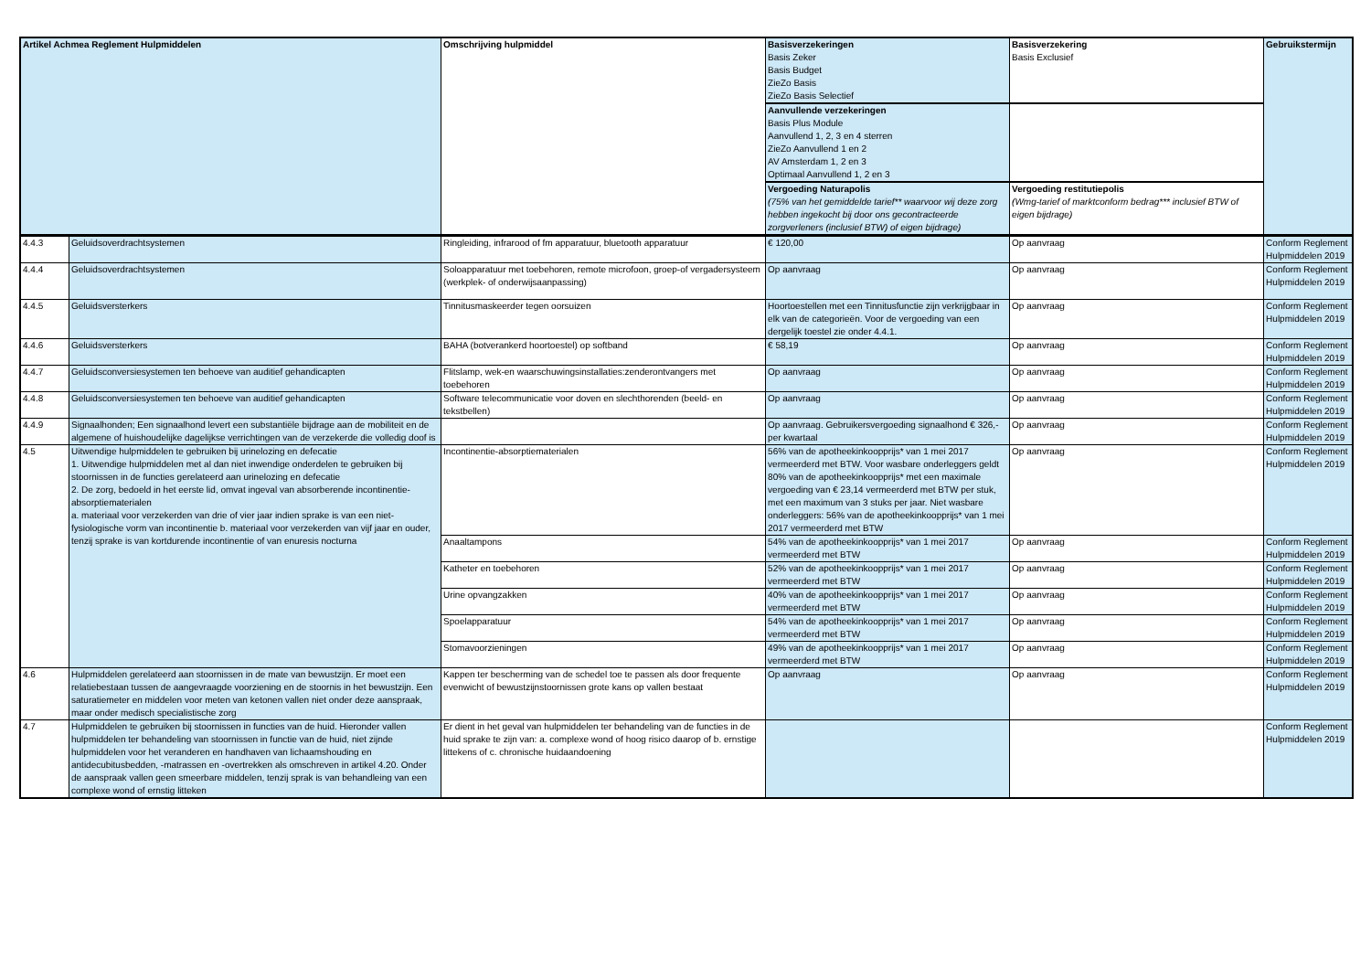| Artikel Achmea Reglement Hulpmiddelen | | Omschrijving hulpmiddel | Basisverzekeringen Basis Zeker Basis Budget ZieZo Basis ZieZo Basis Selectief | Basisverzekering Basis Exclusief | Gebruikstermijn |
| --- | --- | --- | --- | --- | --- |
| | | | Aanvullende verzekeringen Basis Plus Module Aanvullend 1, 2, 3 en 4 sterren ZieZo Aanvullend 1 en 2 AV Amsterdam 1, 2 en 3 Optimaal Aanvullend 1, 2 en 3 | | |
| | | | Vergoeding Naturapolis (75% van het gemiddelde tarief** waarvoor wij deze zorg hebben ingekocht bij door ons gecontracteerde zorgverleners (inclusief BTW) of eigen bijdrage) | Vergoeding restitutiepolis (Wmg-tarief of marktconform bedrag*** inclusief BTW of eigen bijdrage) | |
| 4.4.3 | Geluidsoverdrachtsystemen | Ringleiding, infrarood of fm apparatuur, bluetooth apparatuur | € 120,00 | Op aanvraag | Conform Reglement Hulpmiddelen 2019 |
| 4.4.4 | Geluidsoverdrachtsystemen | Soloapparatuur met toebehoren, remote microfoon, groep-of vergadersysteem (werkplek- of onderwijsaanpassing) | Op aanvraag | Op aanvraag | Conform Reglement Hulpmiddelen 2019 |
| 4.4.5 | Geluidsversterkers | Tinnitusmaskeerder tegen oorsuizen | Hoortoestellen met een Tinnitusfunctie zijn verkrijgbaar in elk van de categorieën. Voor de vergoeding van een dergelijk toestel zie onder 4.4.1. | Op aanvraag | Conform Reglement Hulpmiddelen 2019 |
| 4.4.6 | Geluidsversterkers | BAHA (botverankerd hoortoestel) op softband | € 58,19 | Op aanvraag | Conform Reglement Hulpmiddelen 2019 |
| 4.4.7 | Geluidsconversiesystemen ten behoeve van auditief gehandicapten | Flitslamp, wek-en waarschuwingsinstallaties:zenderontvangers met toebehoren | Op aanvraag | Op aanvraag | Conform Reglement Hulpmiddelen 2019 |
| 4.4.8 | Geluidsconversiesystemen ten behoeve van auditief gehandicapten | Software telecommunicatie voor doven en slechthorenden (beeld- en tekstbellen) | Op aanvraag | Op aanvraag | Conform Reglement Hulpmiddelen 2019 |
| 4.4.9 | Signaalhonden; Een signaalhond levert een substantiële bijdrage aan de mobiliteit en de algemene of huishoudelijke dagelijkse verrichtingen van de verzekerde die volledig doof is | | Op aanvraag. Gebruikersvergoeding signaalhond € 326,- per kwartaal | Op aanvraag | Conform Reglement Hulpmiddelen 2019 |
| 4.5 | Uitwendige hulpmiddelen te gebruiken bij urinelozing en defecatie 1. Uitwendige hulpmiddelen met al dan niet inwendige onderdelen te gebruiken bij stoornissen in de functies gerelateerd aan urinelozing en defecatie 2. De zorg, bedoeld in het eerste lid, omvat ingeval van absorberende incontinentie-absorptiematerialen a. materiaal voor verzekerden van drie of vier jaar indien sprake is van een niet-fysiologische vorm van incontinentie b. materiaal voor verzekerden van vijf jaar en ouder, tenzij sprake is van kortdurende incontinentie of van enuresis nocturna | Incontinentie-absorptiematerialen | 56% van de apotheekinkoopprijs* van 1 mei 2017 vermeerderd met BTW. Voor wasbare onderleggers geldt 80% van de apotheekinkoopprijs* met een maximale vergoeding van € 23,14 vermeerderd met BTW per stuk, met een maximum van 3 stuks per jaar. Niet wasbare onderleggers: 56% van de apotheekinkoopprijs* van 1 mei 2017 vermeerderd met BTW | Op aanvraag | Conform Reglement Hulpmiddelen 2019 |
| | | Anaaltampons | 54% van de apotheekinkoopprijs* van 1 mei 2017 vermeerderd met BTW | Op aanvraag | Conform Reglement Hulpmiddelen 2019 |
| | | Katheter en toebehoren | 52% van de apotheekinkoopprijs* van 1 mei 2017 vermeerderd met BTW | Op aanvraag | Conform Reglement Hulpmiddelen 2019 |
| | | Urine opvangzakken | 40% van de apotheekinkoopprijs* van 1 mei 2017 vermeerderd met BTW | Op aanvraag | Conform Reglement Hulpmiddelen 2019 |
| | | Spoelapparatuur | 54% van de apotheekinkoopprijs* van 1 mei 2017 vermeerderd met BTW | Op aanvraag | Conform Reglement Hulpmiddelen 2019 |
| | | Stomavoorzieningen | 49% van de apotheekinkoopprijs* van 1 mei 2017 vermeerderd met BTW | Op aanvraag | Conform Reglement Hulpmiddelen 2019 |
| 4.6 | Hulpmiddelen gerelateerd aan stoornissen in de mate van bewustzijn. Er moet een relatiebestaan tussen de aangevraagde voorziening en de stoornis in het bewustzijn. Een saturatiemeter en middelen voor meten van ketonen vallen niet onder deze aanspraak, maar onder medisch specialistische zorg | Kappen ter bescherming van de schedel toe te passen als door frequente evenwicht of bewustzijnstoornissen grote kans op vallen bestaat | Op aanvraag | Op aanvraag | Conform Reglement Hulpmiddelen 2019 |
| 4.7 | Hulpmiddelen te gebruiken bij stoornissen in functies van de huid. Hieronder vallen hulpmiddelen ter behandeling van stoornissen in functie van de huid, niet zijnde hulpmiddelen voor het veranderen en handhaven van lichaamshouding en antidecubitusbedden, -matrassen en -overtrekken als omschreven in artikel 4.20. Onder de aanspraak vallen geen smeerbare middelen, tenzij sprak is van behandleing van een complexe wond of ernstig litteken | Er dient in het geval van hulpmiddelen ter behandeling van de functies in de huid sprake te zijn van: a. complexe wond of hoog risico daarop of b. ernstige littekens of c. chronische huidaandoening | | | Conform Reglement Hulpmiddelen 2019 |